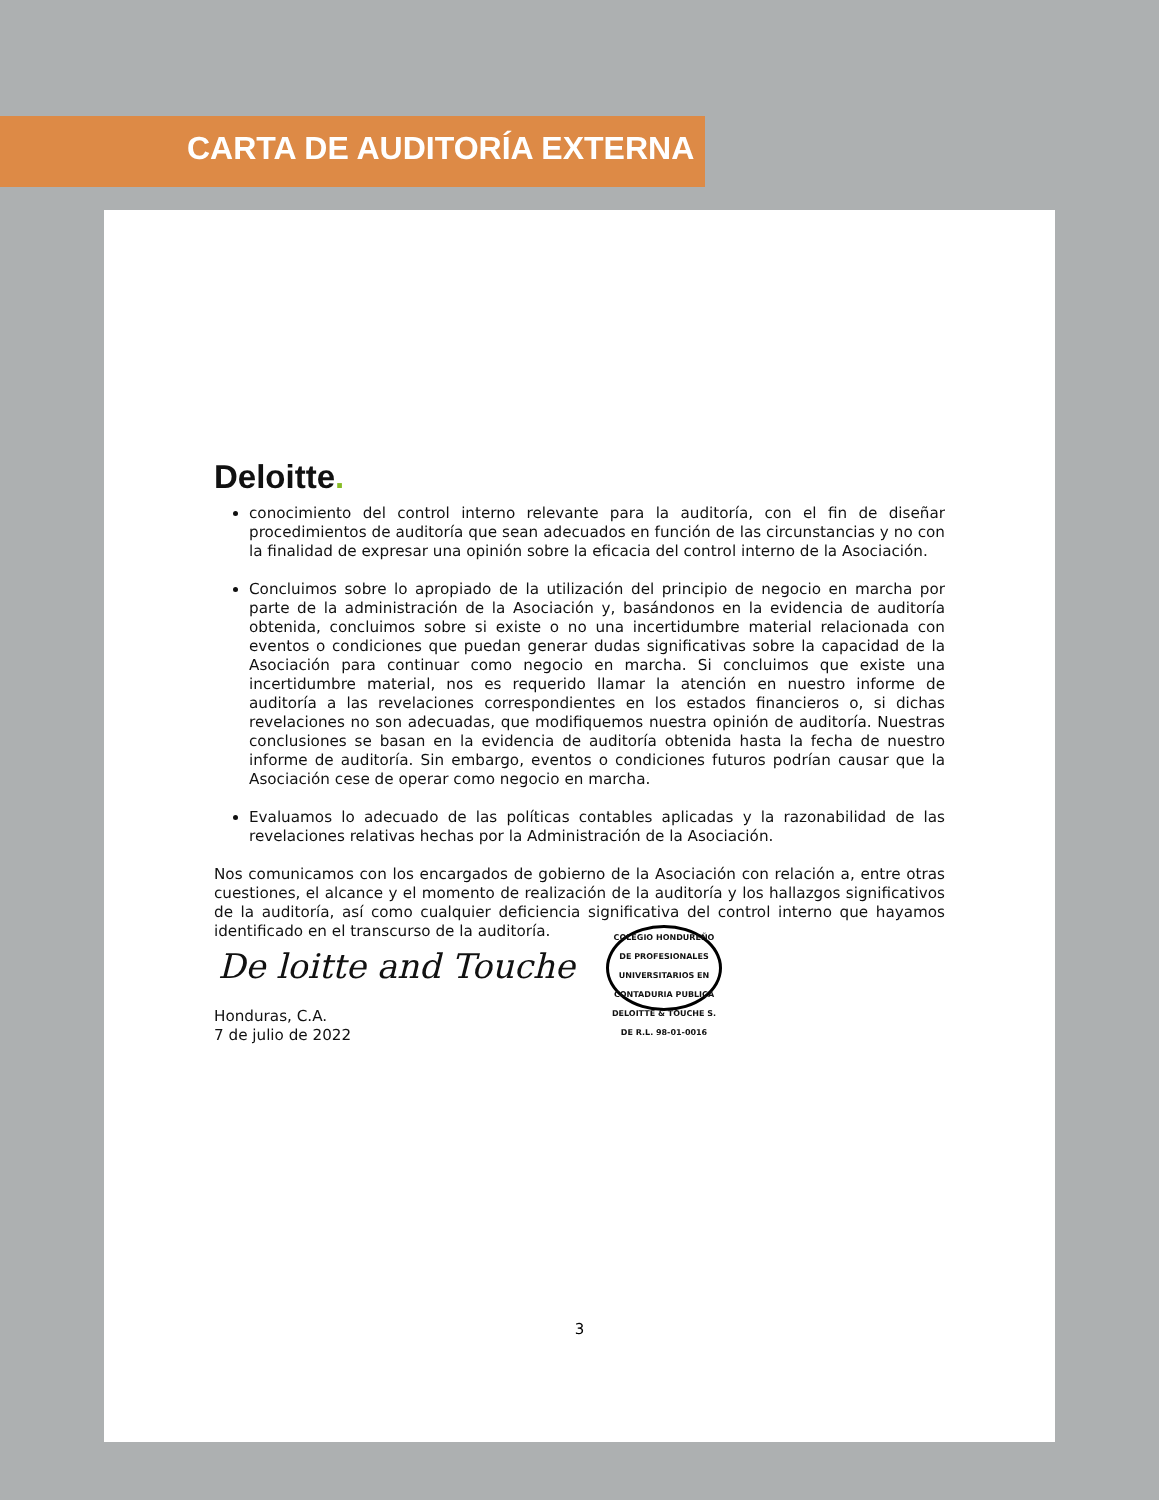CARTA DE AUDITORÍA EXTERNA
Deloitte.
conocimiento del control interno relevante para la auditoría, con el fin de diseñar procedimientos de auditoría que sean adecuados en función de las circunstancias y no con la finalidad de expresar una opinión sobre la eficacia del control interno de la Asociación.
Concluimos sobre lo apropiado de la utilización del principio de negocio en marcha por parte de la administración de la Asociación y, basándonos en la evidencia de auditoría obtenida, concluimos sobre si existe o no una incertidumbre material relacionada con eventos o condiciones que puedan generar dudas significativas sobre la capacidad de la Asociación para continuar como negocio en marcha. Si concluimos que existe una incertidumbre material, nos es requerido llamar la atención en nuestro informe de auditoría a las revelaciones correspondientes en los estados financieros o, si dichas revelaciones no son adecuadas, que modifiquemos nuestra opinión de auditoría. Nuestras conclusiones se basan en la evidencia de auditoría obtenida hasta la fecha de nuestro informe de auditoría. Sin embargo, eventos o condiciones futuros podrían causar que la Asociación cese de operar como negocio en marcha.
Evaluamos lo adecuado de las políticas contables aplicadas y la razonabilidad de las revelaciones relativas hechas por la Administración de la Asociación.
Nos comunicamos con los encargados de gobierno de la Asociación con relación a, entre otras cuestiones, el alcance y el momento de realización de la auditoría y los hallazgos significativos de la auditoría, así como cualquier deficiencia significativa del control interno que hayamos identificado en el transcurso de la auditoría.
De loitte and Touche
COLEGIO HONDUREÑO DE PROFESIONALES UNIVERSITARIOS EN CONTADURIA PUBLICA DELOITTE & TOUCHE S. DE R.L. 98-01-0016
Honduras, C.A.
7 de julio de 2022
3